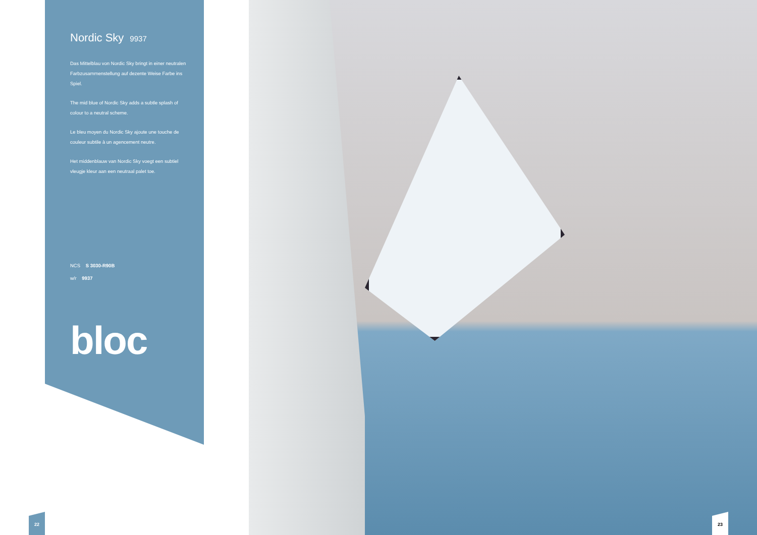Nordic Sky 9937
Das Mittelblau von Nordic Sky bringt in einer neutralen Farbzusammenstellung auf dezente Weise Farbe ins Spiel.
The mid blue of Nordic Sky adds a subtle splash of colour to a neutral scheme.
Le bleu moyen du Nordic Sky ajoute une touche de couleur subtile à un agencement neutre.
Het middenblauw van Nordic Sky voegt een subtiel vleugje kleur aan een neutraal palet toe.
NCS S 3030-R90B
w/r 9937
bloc
22 23